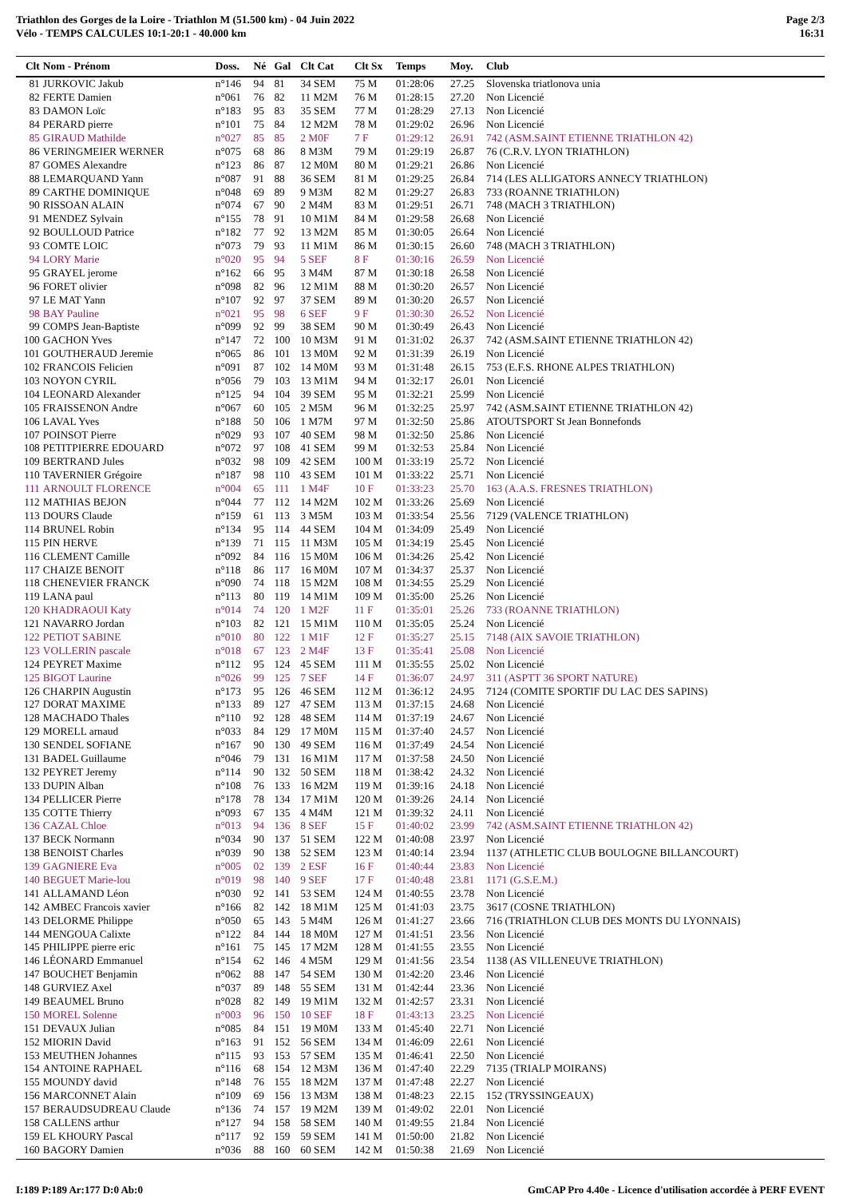Triathlon des Gorges de la Loire - Triathlon M (51.500 km) - 04 Juin 2022
Vélo - TEMPS CALCULES 10:1-20:1 - 40.000 km
Page 2/3
16:31
| Clt | Nom - Prénom | Doss. | Né | Gal | Clt Cat | Clt Sx | Temps | Moy. | Club |
| --- | --- | --- | --- | --- | --- | --- | --- | --- | --- |
| 81 | JURKOVIC Jakub | n°146 | 94 | 81 | 34 SEM | 75 M | 01:28:06 | 27.25 | Slovenska triatlonova unia |
| 82 | FERTE Damien | n°061 | 76 | 82 | 11 M2M | 76 M | 01:28:15 | 27.20 | Non Licencié |
| 83 | DAMON Loïc | n°183 | 95 | 83 | 35 SEM | 77 M | 01:28:29 | 27.13 | Non Licencié |
| 84 | PERARD pierre | n°101 | 75 | 84 | 12 M2M | 78 M | 01:29:02 | 26.96 | Non Licencié |
| 85 | GIRAUD Mathilde | n°027 | 85 | 85 | 2 M0F | 7 F | 01:29:12 | 26.91 | 742 (ASM.SAINT ETIENNE TRIATHLON 42) |
| 86 | VERINGMEIER WERNER | n°075 | 68 | 86 | 8 M3M | 79 M | 01:29:19 | 26.87 | 76 (C.R.V. LYON TRIATHLON) |
| 87 | GOMES Alexandre | n°123 | 86 | 87 | 12 M0M | 80 M | 01:29:21 | 26.86 | Non Licencié |
| 88 | LEMARQUAND Yann | n°087 | 91 | 88 | 36 SEM | 81 M | 01:29:25 | 26.84 | 714 (LES ALLIGATORS ANNECY TRIATHLON) |
| 89 | CARTHE DOMINIQUE | n°048 | 69 | 89 | 9 M3M | 82 M | 01:29:27 | 26.83 | 733 (ROANNE TRIATHLON) |
| 90 | RISSOAN ALAIN | n°074 | 67 | 90 | 2 M4M | 83 M | 01:29:51 | 26.71 | 748 (MACH 3 TRIATHLON) |
| 91 | MENDEZ Sylvain | n°155 | 78 | 91 | 10 M1M | 84 M | 01:29:58 | 26.68 | Non Licencié |
| 92 | BOULLOUD Patrice | n°182 | 77 | 92 | 13 M2M | 85 M | 01:30:05 | 26.64 | Non Licencié |
| 93 | COMTE LOIC | n°073 | 79 | 93 | 11 M1M | 86 M | 01:30:15 | 26.60 | 748 (MACH 3 TRIATHLON) |
| 94 | LORY Marie | n°020 | 95 | 94 | 5 SEF | 8 F | 01:30:16 | 26.59 | Non Licencié |
| 95 | GRAYEL jerome | n°162 | 66 | 95 | 3 M4M | 87 M | 01:30:18 | 26.58 | Non Licencié |
| 96 | FORET olivier | n°098 | 82 | 96 | 12 M1M | 88 M | 01:30:20 | 26.57 | Non Licencié |
| 97 | LE MAT Yann | n°107 | 92 | 97 | 37 SEM | 89 M | 01:30:20 | 26.57 | Non Licencié |
| 98 | BAY Pauline | n°021 | 95 | 98 | 6 SEF | 9 F | 01:30:30 | 26.52 | Non Licencié |
| 99 | COMPS Jean-Baptiste | n°099 | 92 | 99 | 38 SEM | 90 M | 01:30:49 | 26.43 | Non Licencié |
| 100 | GACHON Yves | n°147 | 72 | 100 | 10 M3M | 91 M | 01:31:02 | 26.37 | 742 (ASM.SAINT ETIENNE TRIATHLON 42) |
| 101 | GOUTHERAUD Jeremie | n°065 | 86 | 101 | 13 M0M | 92 M | 01:31:39 | 26.19 | Non Licencié |
| 102 | FRANCOIS Felicien | n°091 | 87 | 102 | 14 M0M | 93 M | 01:31:48 | 26.15 | 753 (E.F.S. RHONE ALPES TRIATHLON) |
| 103 | NOYON CYRIL | n°056 | 79 | 103 | 13 M1M | 94 M | 01:32:17 | 26.01 | Non Licencié |
| 104 | LEONARD Alexander | n°125 | 94 | 104 | 39 SEM | 95 M | 01:32:21 | 25.99 | Non Licencié |
| 105 | FRAISSENON Andre | n°067 | 60 | 105 | 2 M5M | 96 M | 01:32:25 | 25.97 | 742 (ASM.SAINT ETIENNE TRIATHLON 42) |
| 106 | LAVAL Yves | n°188 | 50 | 106 | 1 M7M | 97 M | 01:32:50 | 25.86 | ATOUTSPORT St Jean Bonnefonds |
| 107 | POINSOT Pierre | n°029 | 93 | 107 | 40 SEM | 98 M | 01:32:50 | 25.86 | Non Licencié |
| 108 | PETITPIERRE EDOUARD | n°072 | 97 | 108 | 41 SEM | 99 M | 01:32:53 | 25.84 | Non Licencié |
| 109 | BERTRAND Jules | n°032 | 98 | 109 | 42 SEM | 100 M | 01:33:19 | 25.72 | Non Licencié |
| 110 | TAVERNIER Grégoire | n°187 | 98 | 110 | 43 SEM | 101 M | 01:33:22 | 25.71 | Non Licencié |
| 111 | ARNOULT FLORENCE | n°004 | 65 | 111 | 1 M4F | 10 F | 01:33:23 | 25.70 | 163 (A.A.S. FRESNES TRIATHLON) |
| 112 | MATHIAS BEJON | n°044 | 77 | 112 | 14 M2M | 102 M | 01:33:26 | 25.69 | Non Licencié |
| 113 | DOURS Claude | n°159 | 61 | 113 | 3 M5M | 103 M | 01:33:54 | 25.56 | 7129 (VALENCE TRIATHLON) |
| 114 | BRUNEL Robin | n°134 | 95 | 114 | 44 SEM | 104 M | 01:34:09 | 25.49 | Non Licencié |
| 115 | PIN HERVE | n°139 | 71 | 115 | 11 M3M | 105 M | 01:34:19 | 25.45 | Non Licencié |
| 116 | CLEMENT Camille | n°092 | 84 | 116 | 15 M0M | 106 M | 01:34:26 | 25.42 | Non Licencié |
| 117 | CHAIZE BENOIT | n°118 | 86 | 117 | 16 M0M | 107 M | 01:34:37 | 25.37 | Non Licencié |
| 118 | CHENEVIER FRANCK | n°090 | 74 | 118 | 15 M2M | 108 M | 01:34:55 | 25.29 | Non Licencié |
| 119 | LANA paul | n°113 | 80 | 119 | 14 M1M | 109 M | 01:35:00 | 25.26 | Non Licencié |
| 120 | KHADRAOUI Katy | n°014 | 74 | 120 | 1 M2F | 11 F | 01:35:01 | 25.26 | 733 (ROANNE TRIATHLON) |
| 121 | NAVARRO Jordan | n°103 | 82 | 121 | 15 M1M | 110 M | 01:35:05 | 25.24 | Non Licencié |
| 122 | PETIOT SABINE | n°010 | 80 | 122 | 1 M1F | 12 F | 01:35:27 | 25.15 | 7148 (AIX SAVOIE TRIATHLON) |
| 123 | VOLLERIN pascale | n°018 | 67 | 123 | 2 M4F | 13 F | 01:35:41 | 25.08 | Non Licencié |
| 124 | PEYRET Maxime | n°112 | 95 | 124 | 45 SEM | 111 M | 01:35:55 | 25.02 | Non Licencié |
| 125 | BIGOT Laurine | n°026 | 99 | 125 | 7 SEF | 14 F | 01:36:07 | 24.97 | 311 (ASPTT 36 SPORT NATURE) |
| 126 | CHARPIN Augustin | n°173 | 95 | 126 | 46 SEM | 112 M | 01:36:12 | 24.95 | 7124 (COMITE SPORTIF DU LAC DES SAPINS) |
| 127 | DORAT MAXIME | n°133 | 89 | 127 | 47 SEM | 113 M | 01:37:15 | 24.68 | Non Licencié |
| 128 | MACHADO Thales | n°110 | 92 | 128 | 48 SEM | 114 M | 01:37:19 | 24.67 | Non Licencié |
| 129 | MORELL arnaud | n°033 | 84 | 129 | 17 M0M | 115 M | 01:37:40 | 24.57 | Non Licencié |
| 130 | SENDEL SOFIANE | n°167 | 90 | 130 | 49 SEM | 116 M | 01:37:49 | 24.54 | Non Licencié |
| 131 | BADEL Guillaume | n°046 | 79 | 131 | 16 M1M | 117 M | 01:37:58 | 24.50 | Non Licencié |
| 132 | PEYRET Jeremy | n°114 | 90 | 132 | 50 SEM | 118 M | 01:38:42 | 24.32 | Non Licencié |
| 133 | DUPIN Alban | n°108 | 76 | 133 | 16 M2M | 119 M | 01:39:16 | 24.18 | Non Licencié |
| 134 | PELLICER Pierre | n°178 | 78 | 134 | 17 M1M | 120 M | 01:39:26 | 24.14 | Non Licencié |
| 135 | COTTE Thierry | n°093 | 67 | 135 | 4 M4M | 121 M | 01:39:32 | 24.11 | Non Licencié |
| 136 | CAZAL Chloe | n°013 | 94 | 136 | 8 SEF | 15 F | 01:40:02 | 23.99 | 742 (ASM.SAINT ETIENNE TRIATHLON 42) |
| 137 | BECK Normann | n°034 | 90 | 137 | 51 SEM | 122 M | 01:40:08 | 23.97 | Non Licencié |
| 138 | BENOIST Charles | n°039 | 90 | 138 | 52 SEM | 123 M | 01:40:14 | 23.94 | 1137 (ATHLETIC CLUB BOULOGNE BILLANCOURT) |
| 139 | GAGNIERE Eva | n°005 | 02 | 139 | 2 ESF | 16 F | 01:40:44 | 23.83 | Non Licencié |
| 140 | BEGUET Marie-lou | n°019 | 98 | 140 | 9 SEF | 17 F | 01:40:48 | 23.81 | 1171 (G.S.E.M.) |
| 141 | ALLAMAND Léon | n°030 | 92 | 141 | 53 SEM | 124 M | 01:40:55 | 23.78 | Non Licencié |
| 142 | AMBEC Francois xavier | n°166 | 82 | 142 | 18 M1M | 125 M | 01:41:03 | 23.75 | 3617 (COSNE TRIATHLON) |
| 143 | DELORME Philippe | n°050 | 65 | 143 | 5 M4M | 126 M | 01:41:27 | 23.66 | 716 (TRIATHLON CLUB DES MONTS DU LYONNAIS) |
| 144 | MENGOUA Calixte | n°122 | 84 | 144 | 18 M0M | 127 M | 01:41:51 | 23.56 | Non Licencié |
| 145 | PHILIPPE pierre eric | n°161 | 75 | 145 | 17 M2M | 128 M | 01:41:55 | 23.55 | Non Licencié |
| 146 | LÉONARD Emmanuel | n°154 | 62 | 146 | 4 M5M | 129 M | 01:41:56 | 23.54 | 1138 (AS VILLENEUVE TRIATHLON) |
| 147 | BOUCHET Benjamin | n°062 | 88 | 147 | 54 SEM | 130 M | 01:42:20 | 23.46 | Non Licencié |
| 148 | GURVIEZ Axel | n°037 | 89 | 148 | 55 SEM | 131 M | 01:42:44 | 23.36 | Non Licencié |
| 149 | BEAUMEL Bruno | n°028 | 82 | 149 | 19 M1M | 132 M | 01:42:57 | 23.31 | Non Licencié |
| 150 | MOREL Solenne | n°003 | 96 | 150 | 10 SEF | 18 F | 01:43:13 | 23.25 | Non Licencié |
| 151 | DEVAUX Julian | n°085 | 84 | 151 | 19 M0M | 133 M | 01:45:40 | 22.71 | Non Licencié |
| 152 | MIORIN David | n°163 | 91 | 152 | 56 SEM | 134 M | 01:46:09 | 22.61 | Non Licencié |
| 153 | MEUTHEN Johannes | n°115 | 93 | 153 | 57 SEM | 135 M | 01:46:41 | 22.50 | Non Licencié |
| 154 | ANTOINE RAPHAEL | n°116 | 68 | 154 | 12 M3M | 136 M | 01:47:40 | 22.29 | 7135 (TRIALP MOIRANS) |
| 155 | MOUNDY david | n°148 | 76 | 155 | 18 M2M | 137 M | 01:47:48 | 22.27 | Non Licencié |
| 156 | MARCONNET Alain | n°109 | 69 | 156 | 13 M3M | 138 M | 01:48:23 | 22.15 | 152 (TRYSSINGEAUX) |
| 157 | BERAUDSUDREAU Claude | n°136 | 74 | 157 | 19 M2M | 139 M | 01:49:02 | 22.01 | Non Licencié |
| 158 | CALLENS arthur | n°127 | 94 | 158 | 58 SEM | 140 M | 01:49:55 | 21.84 | Non Licencié |
| 159 | EL KHOURY Pascal | n°117 | 92 | 159 | 59 SEM | 141 M | 01:50:00 | 21.82 | Non Licencié |
| 160 | BAGORY Damien | n°036 | 88 | 160 | 60 SEM | 142 M | 01:50:38 | 21.69 | Non Licencié |
I:189 P:189 Ar:177 D:0 Ab:0 GmCAP Pro 4.40e - Licence d'utilisation accordée à PERF EVENT